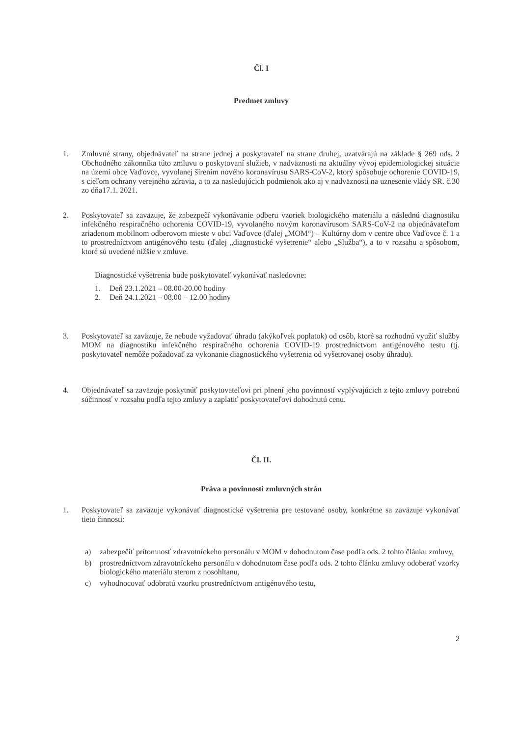Čl. I
Predmet zmluvy
1. Zmluvné strany, objednávateľ na strane jednej a poskytovateľ na strane druhej, uzatvárajú na základe § 269 ods. 2 Obchodného zákonníka túto zmluvu o poskytovaní služieb, v nadväznosti na aktuálny vývoj epidemiologickej situácie na území obce Vaďovce, vyvolanej šírením nového koronavírusu SARS-CoV-2, ktorý spôsobuje ochorenie COVID-19, s cieľom ochrany verejného zdravia, a to za nasledujúcich podmienok ako aj v nadväznosti na uznesenie vlády SR. č.30 zo dňa17.1. 2021.
2. Poskytovateľ sa zaväzuje, že zabezpečí vykonávanie odberu vzoriek biologického materiálu a následnú diagnostiku infekčného respiračného ochorenia COVID-19, vyvolaného novým koronavírusom SARS-CoV-2 na objednávateľom zriadenom mobilnom odberovom mieste v obci Vaďovce (ďalej „MOM“) – Kultúrny dom v centre obce Vaďovce č. 1 a to prostredníctvom antigénového testu (ďalej „diagnostické vyšetrenie“ alebo „Služba“), a to v rozsahu a spôsobom, ktoré sú uvedené nižšie v zmluve.
Diagnostické vyšetrenia bude poskytovateľ vykonávať nasledovne:
1. Deň 23.1.2021 – 08.00-20.00 hodiny
2. Deň 24.1.2021 – 08.00 – 12.00 hodiny
3. Poskytovateľ sa zaväzuje, že nebude vyžadovať úhradu (akýkoľvek poplatok) od osôb, ktoré sa rozhodnú využiť služby MOM na diagnostiku infekčného respiračného ochorenia COVID-19 prostredníctvom antigénového testu (tj. poskytovateľ nemôže požadovať za vykonanie diagnostického vyšetrenia od vyšetrovanej osoby úhradu).
4. Objednávateľ sa zaväzuje poskytnúť poskytovateľovi pri plnení jeho povinností vyplývajúcich z tejto zmluvy potrebnú súčinnosť v rozsahu podľa tejto zmluvy a zaplatiť poskytovateľovi dohodnutú cenu.
Čl. II.
Práva a povinnosti zmluvných strán
1. Poskytovateľ sa zaväzuje vykonávať diagnostické vyšetrenia pre testované osoby, konkrétne sa zaväzuje vykonávať tieto činnosti:
a) zabezpečiť prítomnosť zdravotníckeho personálu v MOM v dohodnutom čase podľa ods. 2 tohto článku zmluvy,
b) prostredníctvom zdravotníckeho personálu v dohodnutom čase podľa ods. 2 tohto článku zmluvy odoberať vzorky biologického materiálu sterom z nosohltanu,
c) vyhodnocovať odobratú vzorku prostredníctvom antigénového testu,
2